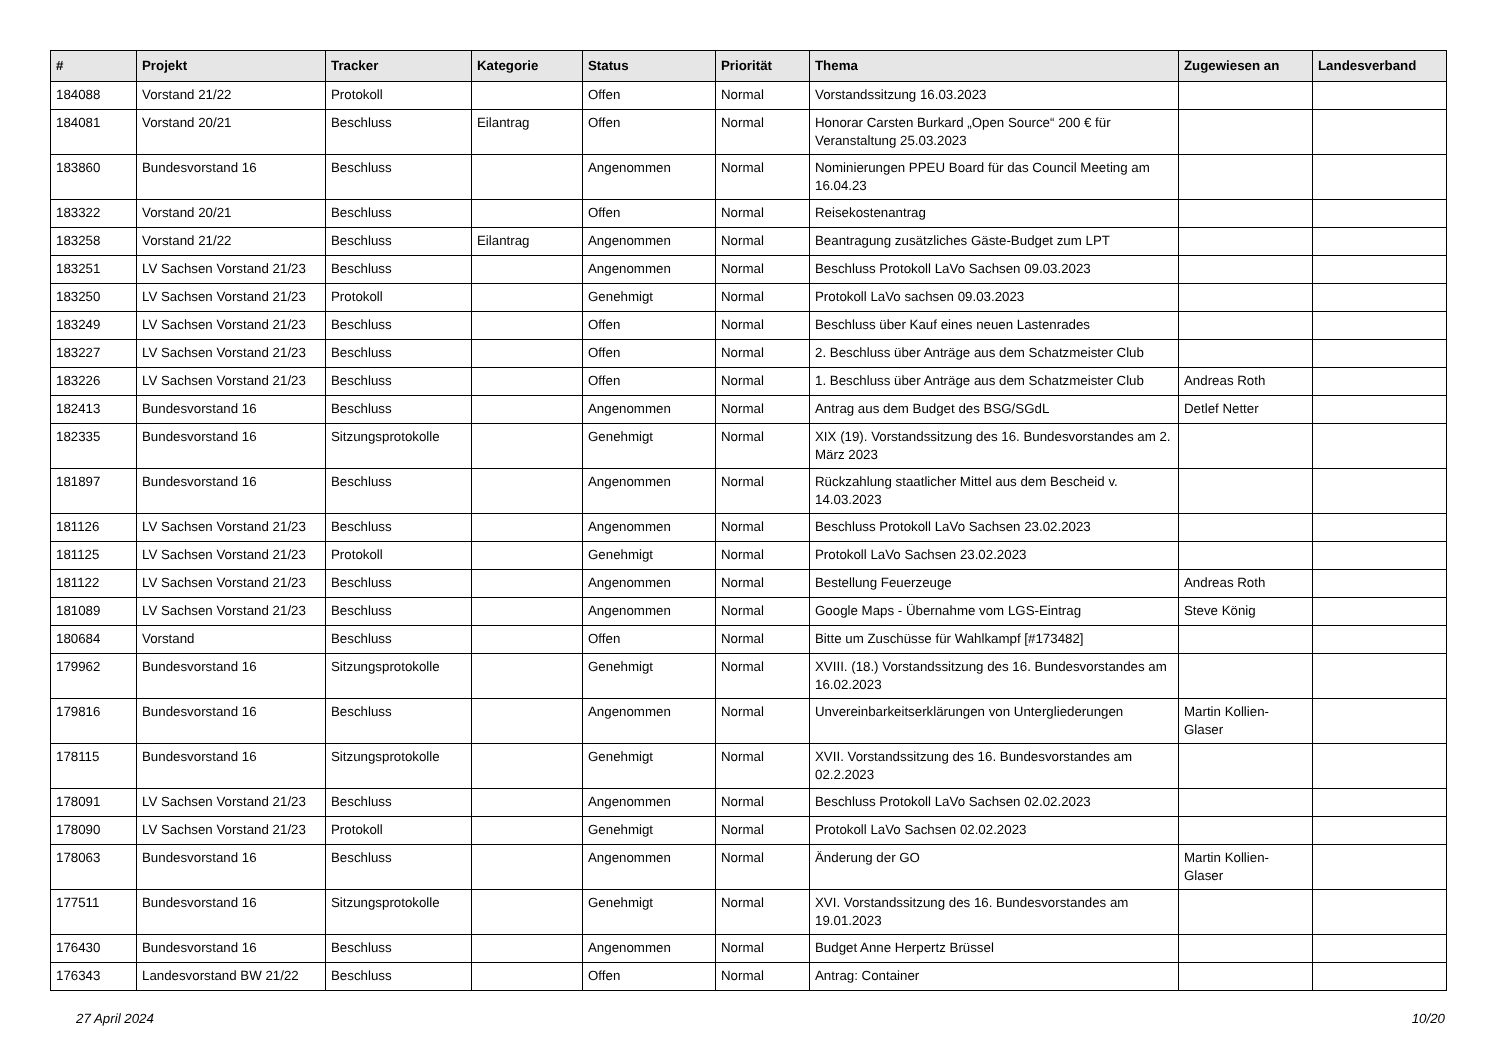| # | Projekt | Tracker | Kategorie | Status | Priorität | Thema | Zugewiesen an | Landesverband |
| --- | --- | --- | --- | --- | --- | --- | --- | --- |
| 184088 | Vorstand 21/22 | Protokoll | | Offen | Normal | Vorstandssitzung 16.03.2023 | | |
| 184081 | Vorstand 20/21 | Beschluss | Eilantrag | Offen | Normal | Honorar Carsten Burkard „Open Source“ 200 € für Veranstaltung 25.03.2023 | | |
| 183860 | Bundesvorstand 16 | Beschluss | | Angenommen | Normal | Nominierungen PPEU Board für das Council Meeting am 16.04.23 | | |
| 183322 | Vorstand 20/21 | Beschluss | | Offen | Normal | Reisekostenantrag | | |
| 183258 | Vorstand 21/22 | Beschluss | Eilantrag | Angenommen | Normal | Beantragung zusätzliches Gäste-Budget zum LPT | | |
| 183251 | LV Sachsen Vorstand 21/23 | Beschluss | | Angenommen | Normal | Beschluss Protokoll LaVo Sachsen 09.03.2023 | | |
| 183250 | LV Sachsen Vorstand 21/23 | Protokoll | | Genehmigt | Normal | Protokoll LaVo sachsen 09.03.2023 | | |
| 183249 | LV Sachsen Vorstand 21/23 | Beschluss | | Offen | Normal | Beschluss über Kauf eines neuen Lastenrades | | |
| 183227 | LV Sachsen Vorstand 21/23 | Beschluss | | Offen | Normal | 2. Beschluss über Anträge aus dem Schatzmeister Club | | |
| 183226 | LV Sachsen Vorstand 21/23 | Beschluss | | Offen | Normal | 1. Beschluss über Anträge aus dem Schatzmeister Club | Andreas Roth | |
| 182413 | Bundesvorstand 16 | Beschluss | | Angenommen | Normal | Antrag aus dem Budget des BSG/SGdL | Detlef Netter | |
| 182335 | Bundesvorstand 16 | Sitzungsprotokolle | | Genehmigt | Normal | XIX (19). Vorstandssitzung des 16. Bundesvorstandes am 2. März 2023 | | |
| 181897 | Bundesvorstand 16 | Beschluss | | Angenommen | Normal | Rückzahlung staatlicher Mittel aus dem Bescheid v. 14.03.2023 | | |
| 181126 | LV Sachsen Vorstand 21/23 | Beschluss | | Angenommen | Normal | Beschluss Protokoll LaVo Sachsen 23.02.2023 | | |
| 181125 | LV Sachsen Vorstand 21/23 | Protokoll | | Genehmigt | Normal | Protokoll LaVo Sachsen 23.02.2023 | | |
| 181122 | LV Sachsen Vorstand 21/23 | Beschluss | | Angenommen | Normal | Bestellung Feuerzeuge | Andreas Roth | |
| 181089 | LV Sachsen Vorstand 21/23 | Beschluss | | Angenommen | Normal | Google Maps - Übernahme vom LGS-Eintrag | Steve König | |
| 180684 | Vorstand | Beschluss | | Offen | Normal | Bitte um Zuschüsse für Wahlkampf [#173482] | | |
| 179962 | Bundesvorstand 16 | Sitzungsprotokolle | | Genehmigt | Normal | XVIII. (18.) Vorstandssitzung des 16. Bundesvorstandes am 16.02.2023 | | |
| 179816 | Bundesvorstand 16 | Beschluss | | Angenommen | Normal | Unvereinbarkeitserklärungen von Untergliederungen | Martin Kollien-Glaser | |
| 178115 | Bundesvorstand 16 | Sitzungsprotokolle | | Genehmigt | Normal | XVII. Vorstandssitzung des 16. Bundesvorstandes am 02.2.2023 | | |
| 178091 | LV Sachsen Vorstand 21/23 | Beschluss | | Angenommen | Normal | Beschluss Protokoll LaVo Sachsen 02.02.2023 | | |
| 178090 | LV Sachsen Vorstand 21/23 | Protokoll | | Genehmigt | Normal | Protokoll LaVo Sachsen 02.02.2023 | | |
| 178063 | Bundesvorstand 16 | Beschluss | | Angenommen | Normal | Änderung der GO | Martin Kollien-Glaser | |
| 177511 | Bundesvorstand 16 | Sitzungsprotokolle | | Genehmigt | Normal | XVI. Vorstandssitzung des 16. Bundesvorstandes am 19.01.2023 | | |
| 176430 | Bundesvorstand 16 | Beschluss | | Angenommen | Normal | Budget Anne Herpertz Brüssel | | |
| 176343 | Landesvorstand BW 21/22 | Beschluss | | Offen | Normal | Antrag: Container | | |
27 April 2024 10/20